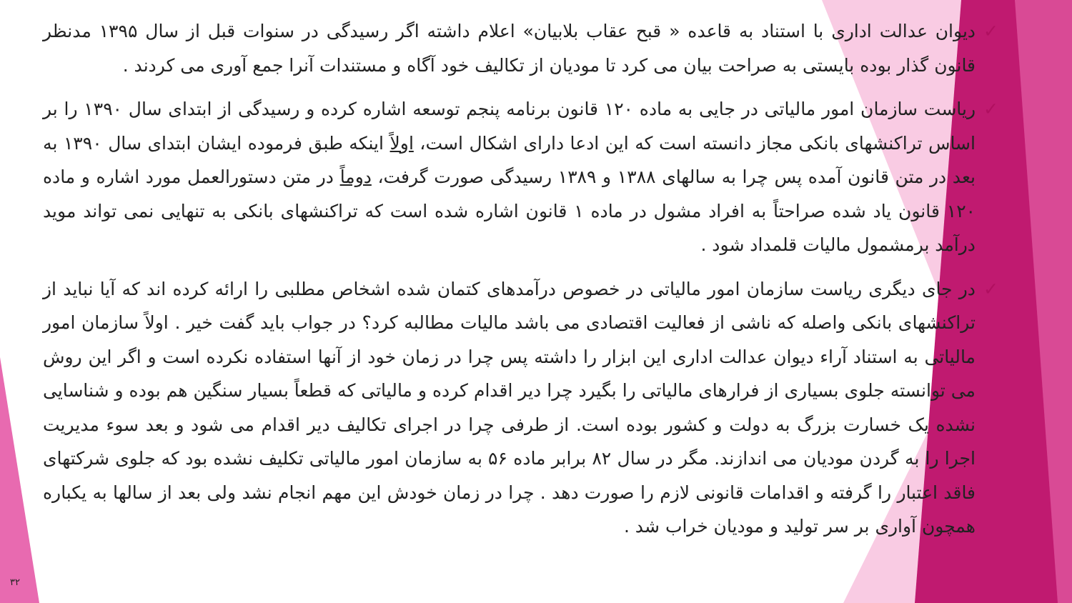✓ دیوان عدالت اداری با استناد به قاعده « قبح عقاب بلابیان» اعلام داشته اگر رسیدگی در سنوات قبل از سال ۱۳۹۵ مدنظر قانون گذار بوده بایستی به صراحت بیان می کرد تا مودیان از تکالیف خود آگاه و مستندات آنرا جمع آوری می کردند .
✓ ریاست سازمان امور مالیاتی در جایی به ماده ۱۲۰ قانون برنامه پنجم توسعه اشاره کرده و رسیدگی از ابتدای سال ۱۳۹۰ را بر اساس تراکنشهای بانکی مجاز دانسته است که این ادعا دارای اشکال است، اولاً اینکه طبق فرموده ایشان ابتدای سال ۱۳۹۰ به بعد در متن قانون آمده پس چرا به سالهای ۱۳۸۸ و ۱۳۸۹ رسیدگی صورت گرفت، دوماً در متن دستورالعمل مورد اشاره و ماده ۱۲۰ قانون یاد شده صراحتاً به افراد مشول در ماده ۱ قانون اشاره شده است که تراکنشهای بانکی به تنهایی نمی تواند موید درآمد برمشمول مالیات قلمداد شود .
✓ در جای دیگری ریاست سازمان امور مالیاتی در خصوص درآمدهای کتمان شده اشخاص مطلبی را ارائه کرده اند که آیا نباید از تراکنشهای بانکی واصله که ناشی از فعالیت اقتصادی می باشد مالیات مطالبه کرد؟ در جواب باید گفت خیر . اولاً سازمان امور مالیاتی به استناد آراء دیوان عدالت اداری این ابزار را داشته پس چرا در زمان خود از آنها استفاده نکرده است و اگر این روش می توانسته جلوی بسیاری از فرارهای مالیاتی را بگیرد چرا دیر اقدام کرده و مالیاتی که قطعاً بسیار سنگین هم بوده و شناسایی نشده یک خسارت بزرگ به دولت و کشور بوده است. از طرفی چرا در اجرای تکالیف دیر اقدام می شود و بعد سوء مدیریت اجرا را به گردن مودیان می اندازند. مگر در سال ۸۲ برابر ماده ۵۶ به سازمان امور مالیاتی تکلیف نشده بود که جلوی شرکتهای فاقد اعتبار را گرفته و اقدامات قانونی لازم را صورت دهد . چرا در زمان خودش این مهم انجام نشد ولی بعد از سالها به یکباره همچون آواری بر سر تولید و مودیان خراب شد .
۳۲